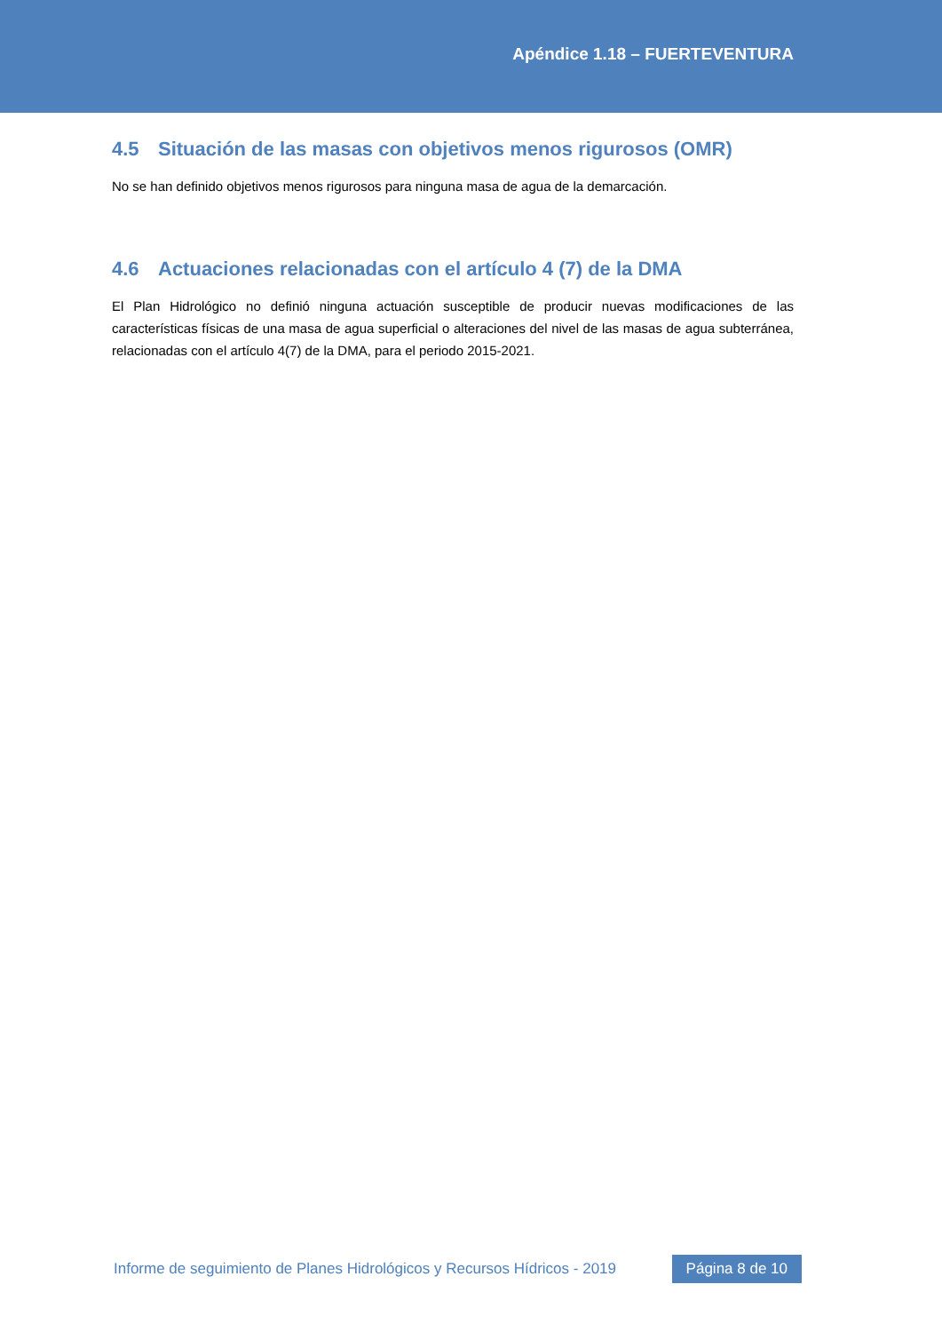Apéndice 1.18 – FUERTEVENTURA
4.5 Situación de las masas con objetivos menos rigurosos (OMR)
No se han definido objetivos menos rigurosos para ninguna masa de agua de la demarcación.
4.6 Actuaciones relacionadas con el artículo 4 (7) de la DMA
El Plan Hidrológico no definió ninguna actuación susceptible de producir nuevas modificaciones de las características físicas de una masa de agua superficial o alteraciones del nivel de las masas de agua subterránea, relacionadas con el artículo 4(7) de la DMA, para el periodo 2015-2021.
Informe de seguimiento de Planes Hidrológicos y Recursos Hídricos - 2019 Página 8 de 10